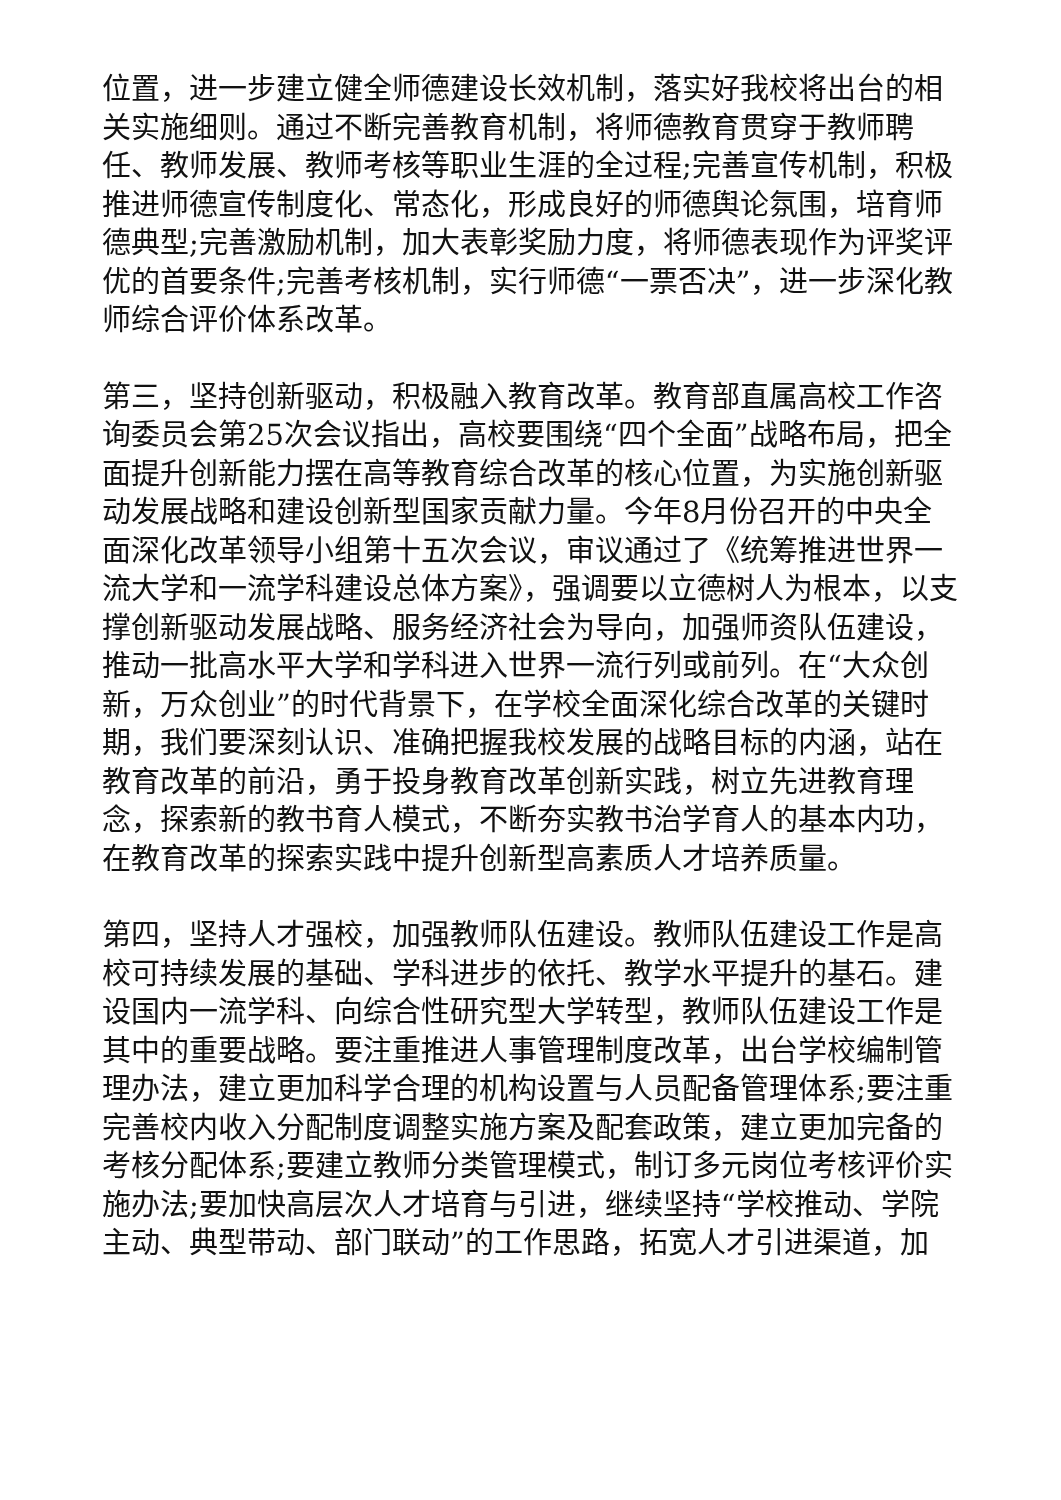位置，进一步建立健全师德建设长效机制，落实好我校将出台的相关实施细则。通过不断完善教育机制，将师德教育贯穿于教师聘任、教师发展、教师考核等职业生涯的全过程;完善宣传机制，积极推进师德宣传制度化、常态化，形成良好的师德舆论氛围，培育师德典型;完善激励机制，加大表彰奖励力度，将师德表现作为评奖评优的首要条件;完善考核机制，实行师德“一票否决”，进一步深化教师综合评价体系改革。
第三，坚持创新驱动，积极融入教育改革。教育部直属高校工作咨询委员会第25次会议指出，高校要围绕“四个全面”战略布局，把全面提升创新能力摆在高等教育综合改革的核心位置，为实施创新驱动发展战略和建设创新型国家贡献力量。今年8月份召开的中央全面深化改革领导小组第十五次会议，审议通过了《统筹推进世界一流大学和一流学科建设总体方案》，强调要以立德树人为根本，以支撑创新驱动发展战略、服务经济社会为导向，加强师资队伍建设，推动一批高水平大学和学科进入世界一流行列或前列。在“大众创新，万众创业”的时代背景下，在学校全面深化综合改革的关键时期，我们要深刻认识、准确把握我校发展的战略目标的内涵，站在教育改革的前沿，勇于投身教育改革创新实践，树立先进教育理念，探索新的教书育人模式，不断夯实教书治学育人的基本内功，在教育改革的探索实践中提升创新型高素质人才培养质量。
第四，坚持人才强校，加强教师队伍建设。教师队伍建设工作是高校可持续发展的基础、学科进步的依托、教学水平提升的基石。建设国内一流学科、向综合性研究型大学转型，教师队伍建设工作是其中的重要战略。要注重推进人事管理制度改革，出台学校编制管理办法，建立更加科学合理的机构设置与人员配备管理体系;要注重完善校内收入分配制度调整实施方案及配套政策，建立更加完备的考核分配体系;要建立教师分类管理模式，制订多元岗位考核评价实施办法;要加快高层次人才培育与引进，继续坚持“学校推动、学院主动、典型带动、部门联动”的工作思路，拓宽人才引进渠道，加